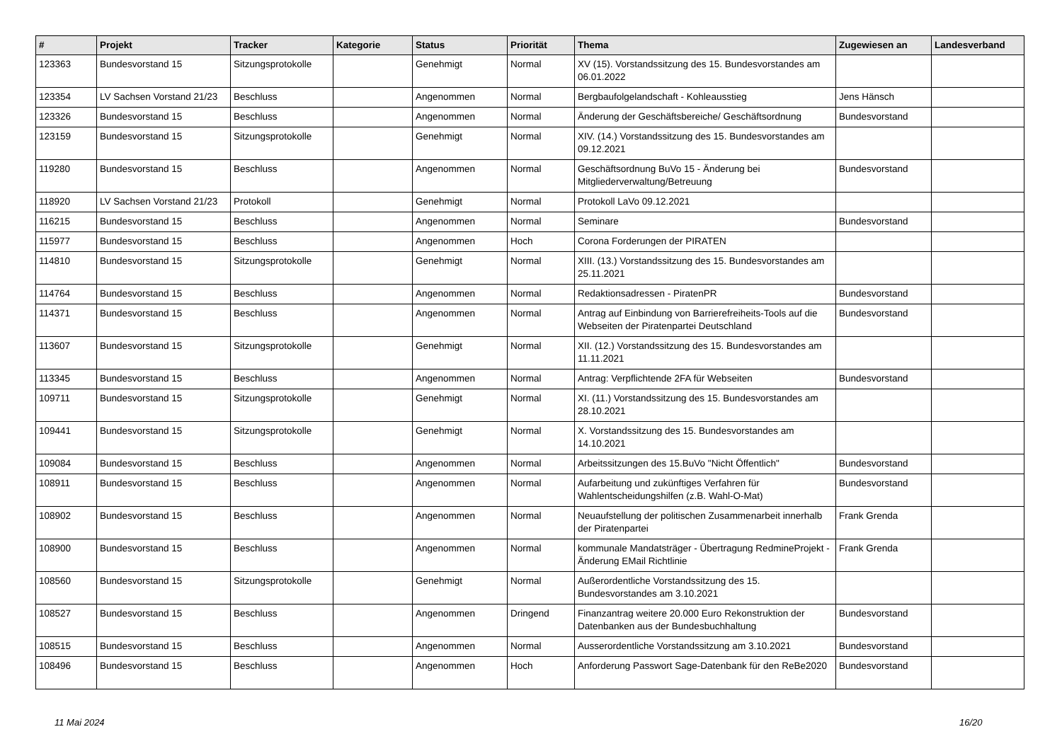| # | Projekt | Tracker | Kategorie | Status | Priorität | Thema | Zugewiesen an | Landesverband |
| --- | --- | --- | --- | --- | --- | --- | --- | --- |
| 123363 | Bundesvorstand 15 | Sitzungsprotokolle | | Genehmigt | Normal | XV (15). Vorstandssitzung des 15. Bundesvorstandes am 06.01.2022 | | |
| 123354 | LV Sachsen Vorstand 21/23 | Beschluss | | Angenommen | Normal | Bergbaufolgelandschaft - Kohleausstieg | Jens Hänsch | |
| 123326 | Bundesvorstand 15 | Beschluss | | Angenommen | Normal | Änderung der Geschäftsbereiche/ Geschäftsordnung | Bundesvorstand | |
| 123159 | Bundesvorstand 15 | Sitzungsprotokolle | | Genehmigt | Normal | XIV. (14.) Vorstandssitzung des 15. Bundesvorstandes am 09.12.2021 | | |
| 119280 | Bundesvorstand 15 | Beschluss | | Angenommen | Normal | Geschäftsordnung BuVo 15 - Änderung bei Mitgliederverwaltung/Betreuung | Bundesvorstand | |
| 118920 | LV Sachsen Vorstand 21/23 | Protokoll | | Genehmigt | Normal | Protokoll LaVo 09.12.2021 | | |
| 116215 | Bundesvorstand 15 | Beschluss | | Angenommen | Normal | Seminare | Bundesvorstand | |
| 115977 | Bundesvorstand 15 | Beschluss | | Angenommen | Hoch | Corona Forderungen der PIRATEN | | |
| 114810 | Bundesvorstand 15 | Sitzungsprotokolle | | Genehmigt | Normal | XIII. (13.) Vorstandssitzung des 15. Bundesvorstandes am 25.11.2021 | | |
| 114764 | Bundesvorstand 15 | Beschluss | | Angenommen | Normal | Redaktionsadressen - PiratenPR | Bundesvorstand | |
| 114371 | Bundesvorstand 15 | Beschluss | | Angenommen | Normal | Antrag auf Einbindung von Barrierefreiheits-Tools auf die Webseiten der Piratenpartei Deutschland | Bundesvorstand | |
| 113607 | Bundesvorstand 15 | Sitzungsprotokolle | | Genehmigt | Normal | XII. (12.) Vorstandssitzung des 15. Bundesvorstandes am 11.11.2021 | | |
| 113345 | Bundesvorstand 15 | Beschluss | | Angenommen | Normal | Antrag: Verpflichtende 2FA für Webseiten | Bundesvorstand | |
| 109711 | Bundesvorstand 15 | Sitzungsprotokolle | | Genehmigt | Normal | XI. (11.) Vorstandssitzung des 15. Bundesvorstandes am 28.10.2021 | | |
| 109441 | Bundesvorstand 15 | Sitzungsprotokolle | | Genehmigt | Normal | X. Vorstandssitzung des 15. Bundesvorstandes am 14.10.2021 | | |
| 109084 | Bundesvorstand 15 | Beschluss | | Angenommen | Normal | Arbeitssitzungen des 15.BuVo "Nicht Öffentlich" | Bundesvorstand | |
| 108911 | Bundesvorstand 15 | Beschluss | | Angenommen | Normal | Aufarbeitung und zukünftiges Verfahren für Wahlentscheidungshilfen (z.B. Wahl-O-Mat) | Bundesvorstand | |
| 108902 | Bundesvorstand 15 | Beschluss | | Angenommen | Normal | Neuaufstellung der politischen Zusammenarbeit innerhalb der Piratenpartei | Frank Grenda | |
| 108900 | Bundesvorstand 15 | Beschluss | | Angenommen | Normal | kommunale Mandatsträger - Übertragung RedmineProjekt - Änderung EMail Richtlinie | Frank Grenda | |
| 108560 | Bundesvorstand 15 | Sitzungsprotokolle | | Genehmigt | Normal | Außerordentliche Vorstandssitzung des 15. Bundesvorstandes am 3.10.2021 | | |
| 108527 | Bundesvorstand 15 | Beschluss | | Angenommen | Dringend | Finanzantrag weitere 20.000 Euro Rekonstruktion der Datenbanken aus der Bundesbuchhaltung | Bundesvorstand | |
| 108515 | Bundesvorstand 15 | Beschluss | | Angenommen | Normal | Ausserordentliche Vorstandssitzung am 3.10.2021 | Bundesvorstand | |
| 108496 | Bundesvorstand 15 | Beschluss | | Angenommen | Hoch | Anforderung Passwort Sage-Datenbank für den ReBe2020 | Bundesvorstand | |
11 Mai 2024 16/20